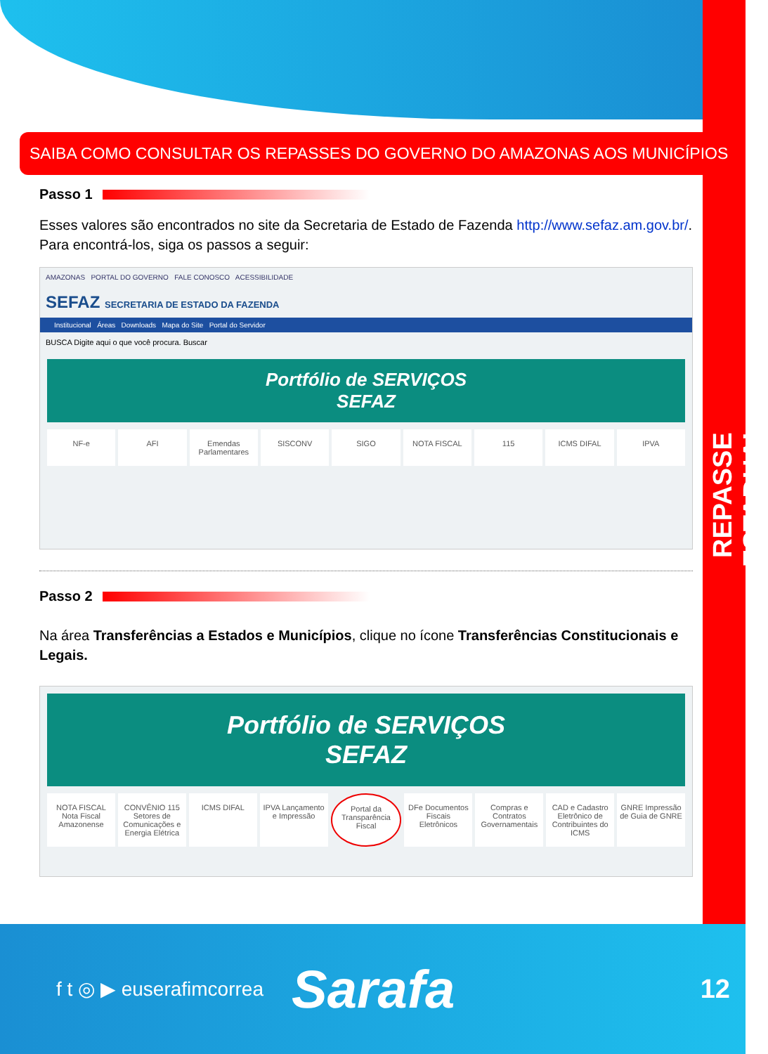REPASSE ESTADUAL
SAIBA COMO CONSULTAR OS REPASSES DO GOVERNO DO AMAZONAS AOS MUNICÍPIOS
Passo 1
Esses valores são encontrados no site da Secretaria de Estado de Fazenda http://www.sefaz.am.gov.br/. Para encontrá-los, siga os passos a seguir:
AMAZONAS PORTAL DO GOVERNO FALE CONOSCO ACESSIBILIDADE
SEFAZ SECRETARIA DE ESTADO DA FAZENDA
Institucional Áreas Downloads Mapa do Site Portal do Servidor
BUSCA Digite aqui o que você procura. Buscar
Portfólio de SERVIÇOS
SEFAZ
NF-e AFI Emendas Parlamentares SISCONV SIGO NOTA FISCAL 115 ICMS DIFAL IPVA
Passo 2
Na área Transferências a Estados e Municípios, clique no ícone Transferências Constitucionais e Legais.
Portfólio de SERVIÇOS
SEFAZ
NOTA FISCAL Nota Fiscal Amazonense
CONVÊNIO 115 Setores de Comunicações e Energia Elétrica
ICMS DIFAL IPVA Lançamento e Impressão Portal da Transparência Fiscal DFe Documentos Fiscais Eletrônicos
Compras e Contratos Governamentais
CAD e Cadastro Eletrônico de Contribuintes do ICMS
GNRE Impressão de Guia de GNRE
f t ◎ ▶ euserafimcorrea Sarafa 12